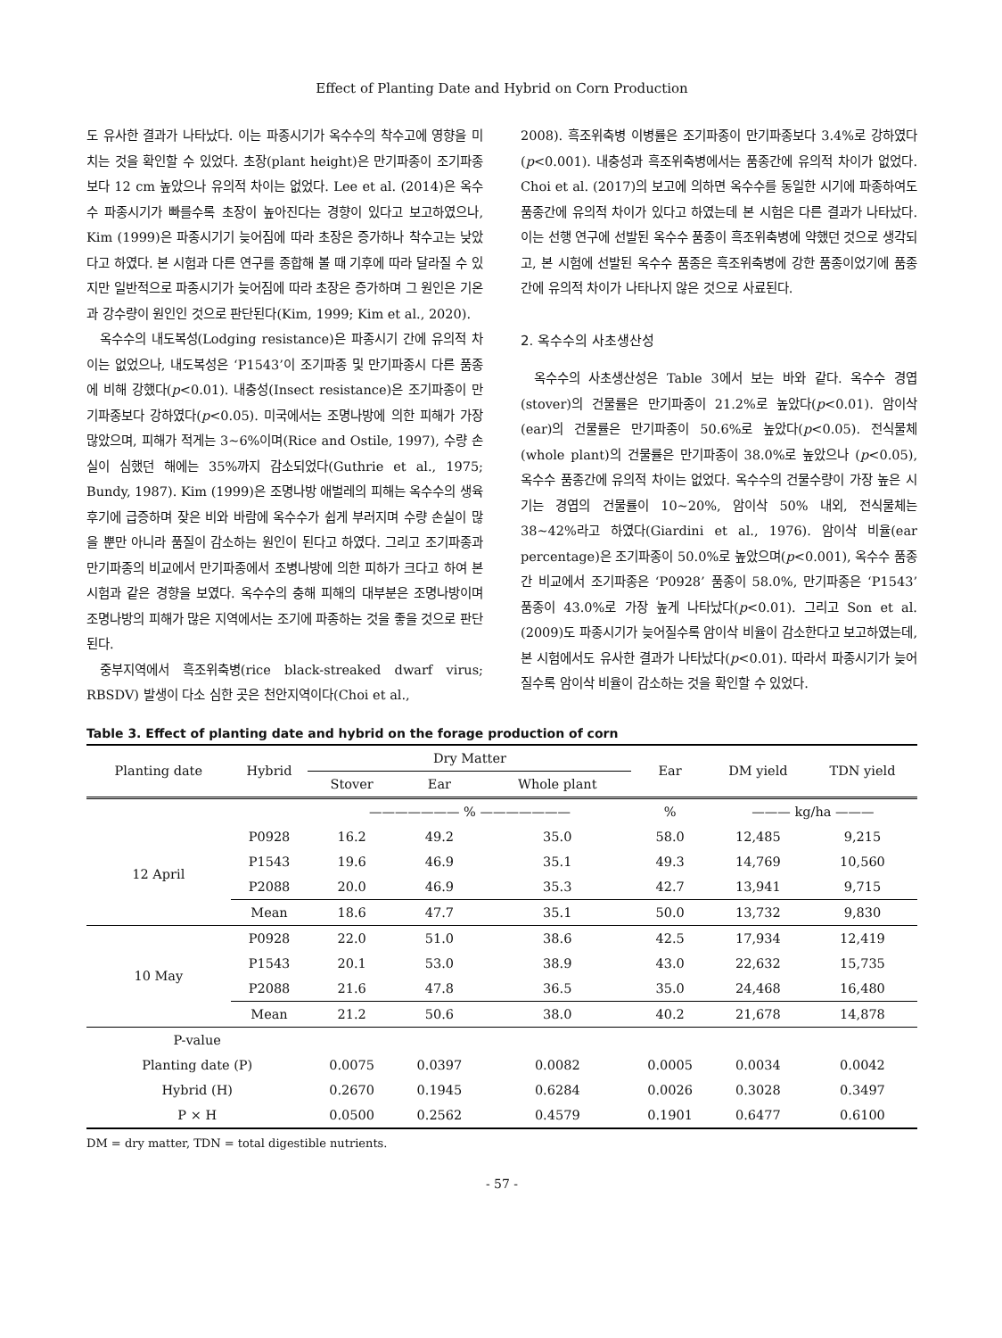Effect of Planting Date and Hybrid on Corn Production
도 유사한 결과가 나타났다. 이는 파종시기가 옥수수의 착수고에 영향을 미치는 것을 확인할 수 있었다. 초장(plant height)은 만기파종이 조기파종보다 12 cm 높았으나 유의적 차이는 없었다. Lee et al. (2014)은 옥수수 파종시기가 빠를수록 초장이 높아진다는 경향이 있다고 보고하였으나, Kim (1999)은 파종시기기 늦어짐에 따라 초장은 증가하나 착수고는 낮았다고 하였다. 본 시험과 다른 연구를 종합해 볼 때 기후에 따라 달라질 수 있지만 일반적으로 파종시기가 늦어짐에 따라 초장은 증가하며 그 원인은 기온과 강수량이 원인인 것으로 판단된다(Kim, 1999; Kim et al., 2020).
옥수수의 내도복성(Lodging resistance)은 파종시기 간에 유의적 차이는 없었으나, 내도복성은 ‘P1543’이 조기파종 및 만기파종시 다른 품종에 비해 강했다(p<0.01). 내충성(Insect resistance)은 조기파종이 만기파종보다 강하였다(p<0.05). 미국에서는 조명나방에 의한 피해가 가장 많았으며, 피해가 적게는 3~6%이며(Rice and Ostile, 1997), 수량 손실이 심했던 해에는 35%까지 감소되었다(Guthrie et al., 1975; Bundy, 1987). Kim (1999)은 조명나방 애벌레의 피해는 옥수수의 생육후기에 급증하며 잦은 비와 바람에 옥수수가 쉽게 부러지며 수량 손실이 많을 뿐만 아니라 품질이 감소하는 원인이 된다고 하였다. 그리고 조기파종과 만기파종의 비교에서 만기파종에서 조병나방에 의한 피하가 크다고 하여 본 시험과 같은 경향을 보였다. 옥수수의 충해 피해의 대부분은 조명나방이며 조명나방의 피해가 많은 지역에서는 조기에 파종하는 것을 좋을 것으로 판단된다.
중부지역에서 흑조위축병(rice black-streaked dwarf virus; RBSDV) 발생이 다소 심한 곳은 천안지역이다(Choi et al.,
2008). 흑조위축병 이병률은 조기파종이 만기파종보다 3.4%로 강하였다(p<0.001). 내충성과 흑조위축병에서는 품종간에 유의적 차이가 없었다. Choi et al. (2017)의 보고에 의하면 옥수수를 동일한 시기에 파종하여도 품종간에 유의적 차이가 있다고 하였는데 본 시험은 다른 결과가 나타났다. 이는 선행 연구에 선발된 옥수수 품종이 흑조위축병에 약했던 것으로 생각되고, 본 시험에 선발된 옥수수 품종은 흑조위축병에 강한 품종이었기에 품종 간에 유의적 차이가 나타나지 않은 것으로 사료된다.
2. 옥수수의 사초생산성
옥수수의 사초생산성은 Table 3에서 보는 바와 같다. 옥수수 경엽(stover)의 건물률은 만기파종이 21.2%로 높았다(p<0.01). 암이삭(ear)의 건물률은 만기파종이 50.6%로 높았다(p<0.05). 전식물체(whole plant)의 건물률은 만기파종이 38.0%로 높았으나 (p<0.05), 옥수수 품종간에 유의적 차이는 없었다. 옥수수의 건물수량이 가장 높은 시기는 경엽의 건물률이 10~20%, 암이삭 50% 내외, 전식물체는 38~42%라고 하였다(Giardini et al., 1976). 암이삭 비율(ear percentage)은 조기파종이 50.0%로 높았으며(p<0.001), 옥수수 품종간 비교에서 조기파종은 ‘P0928’ 품종이 58.0%, 만기파종은 ‘P1543’ 품종이 43.0%로 가장 높게 나타났다(p<0.01). 그리고 Son et al. (2009)도 파종시기가 늦어질수록 암이삭 비율이 감소한다고 보고하였는데, 본 시험에서도 유사한 결과가 나타났다(p<0.01). 따라서 파종시기가 늦어질수록 암이삭 비율이 감소하는 것을 확인할 수 있었다.
Table 3. Effect of planting date and hybrid on the forage production of corn
| Planting date | Hybrid | Dry Matter | | | Ear | DM yield | TDN yield |
| --- | --- | --- | --- | --- | --- | --- | --- |
| | | Stover | Ear | Whole plant | | | |
| | | ——————— % ——————— | | | % | ——— kg/ha ——— | |
| 12 April | P0928 | 16.2 | 49.2 | 35.0 | 58.0 | 12,485 | 9,215 |
| | P1543 | 19.6 | 46.9 | 35.1 | 49.3 | 14,769 | 10,560 |
| | P2088 | 20.0 | 46.9 | 35.3 | 42.7 | 13,941 | 9,715 |
| | Mean | 18.6 | 47.7 | 35.1 | 50.0 | 13,732 | 9,830 |
| 10 May | P0928 | 22.0 | 51.0 | 38.6 | 42.5 | 17,934 | 12,419 |
| | P1543 | 20.1 | 53.0 | 38.9 | 43.0 | 22,632 | 15,735 |
| | P2088 | 21.6 | 47.8 | 36.5 | 35.0 | 24,468 | 16,480 |
| | Mean | 21.2 | 50.6 | 38.0 | 40.2 | 21,678 | 14,878 |
| P-value | | | | | | | |
| Planting date (P) | | 0.0075 | 0.0397 | 0.0082 | 0.0005 | 0.0034 | 0.0042 |
| Hybrid (H) | | 0.2670 | 0.1945 | 0.6284 | 0.0026 | 0.3028 | 0.3497 |
| P × H | | 0.0500 | 0.2562 | 0.4579 | 0.1901 | 0.6477 | 0.6100 |
DM = dry matter, TDN = total digestible nutrients.
- 57 -